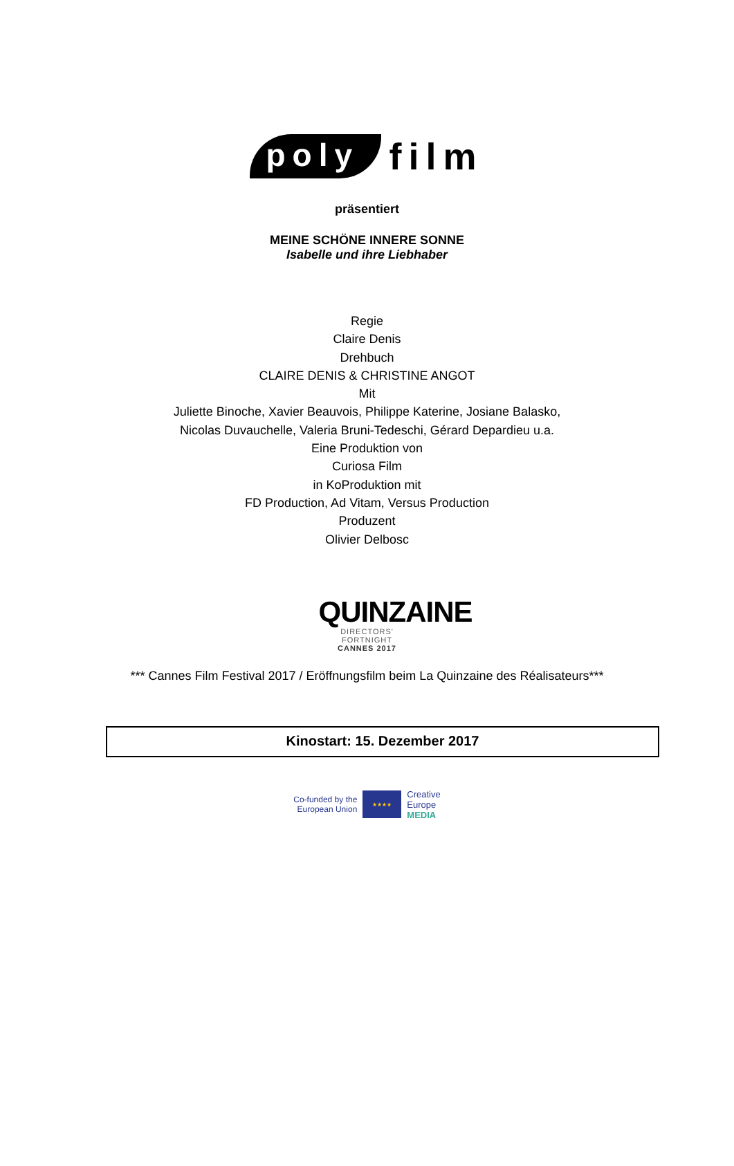poly
film
präsentiert
MEINE SCHÖNE INNERE SONNE
Isabelle und ihre Liebhaber
Regie
Claire Denis
Drehbuch
CLAIRE DENIS & CHRISTINE ANGOT
Mit
Juliette Binoche, Xavier Beauvois, Philippe Katerine, Josiane Balasko,
Nicolas Duvauchelle, Valeria Bruni-Tedeschi, Gérard Depardieu u.a.
Eine Produktion von
Curiosa Film
in KoProduktion mit
FD Production, Ad Vitam, Versus Production
Produzent
Olivier Delbosc
QUINZAINE
DIRECTORS' FORTNIGHT
CANNES 2017
*** Cannes Film Festival 2017 / Eröffnungsfilm beim La Quinzaine des Réalisateurs***
Kinostart: 15. Dezember 2017
Co-funded by the
European Union
★★★★
Creative
Europe
MEDIA